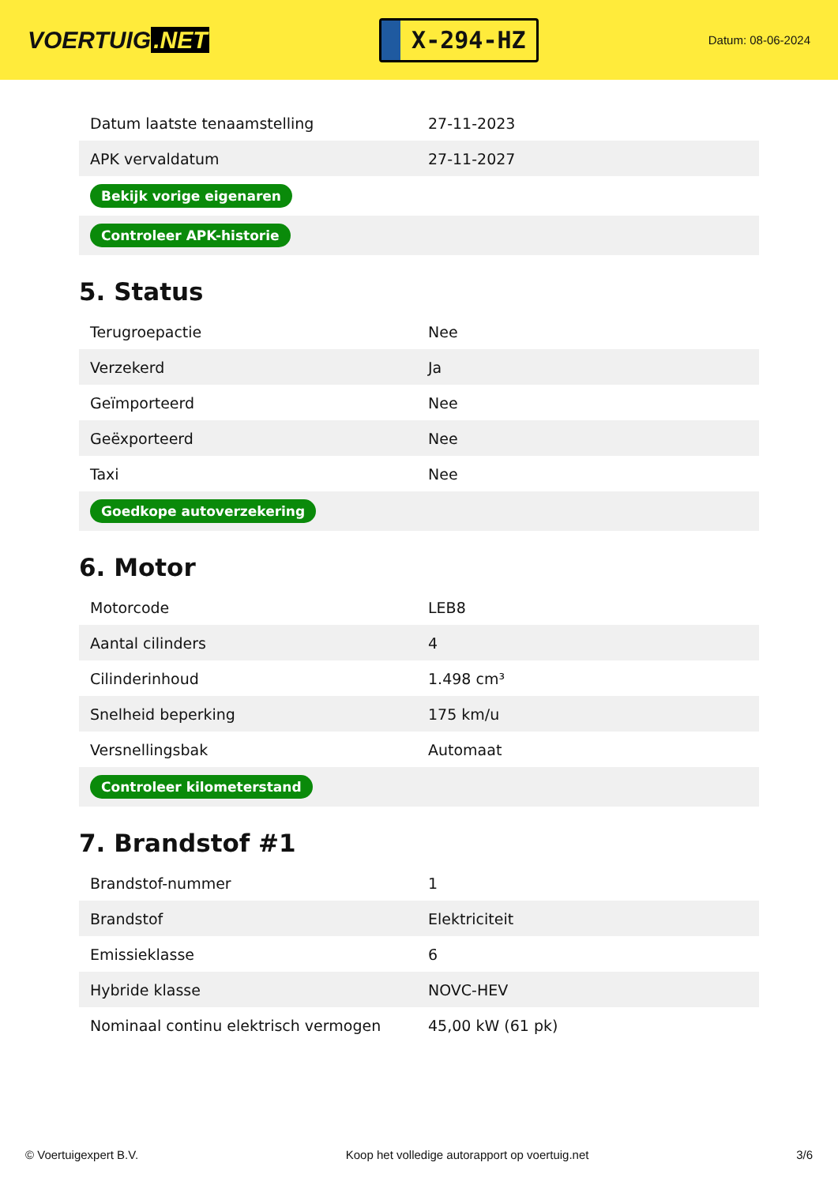VOERTUIG.NET
X-294-HZ
Datum: 08-06-2024
| Datum laatste tenaamstelling | 27-11-2023 |
| APK vervaldatum | 27-11-2027 |
| Bekijk vorige eigenaren | |
| Controleer APK-historie | |
5. Status
| Terugroepactie | Nee |
| Verzekerd | Ja |
| Geïmporteerd | Nee |
| Geëxporteerd | Nee |
| Taxi | Nee |
| Goedkope autoverzekering | |
6. Motor
| Motorcode | LEB8 |
| Aantal cilinders | 4 |
| Cilinderinhoud | 1.498 cm³ |
| Snelheid beperking | 175 km/u |
| Versnellingsbak | Automaat |
| Controleer kilometerstand | |
7. Brandstof #1
| Brandstof-nummer | 1 |
| Brandstof | Elektriciteit |
| Emissieklasse | 6 |
| Hybride klasse | NOVC-HEV |
| Nominaal continu elektrisch vermogen | 45,00 kW (61 pk) |
© Voertuigexpert B.V. Koop het volledige autorapport op voertuig.net 3/6